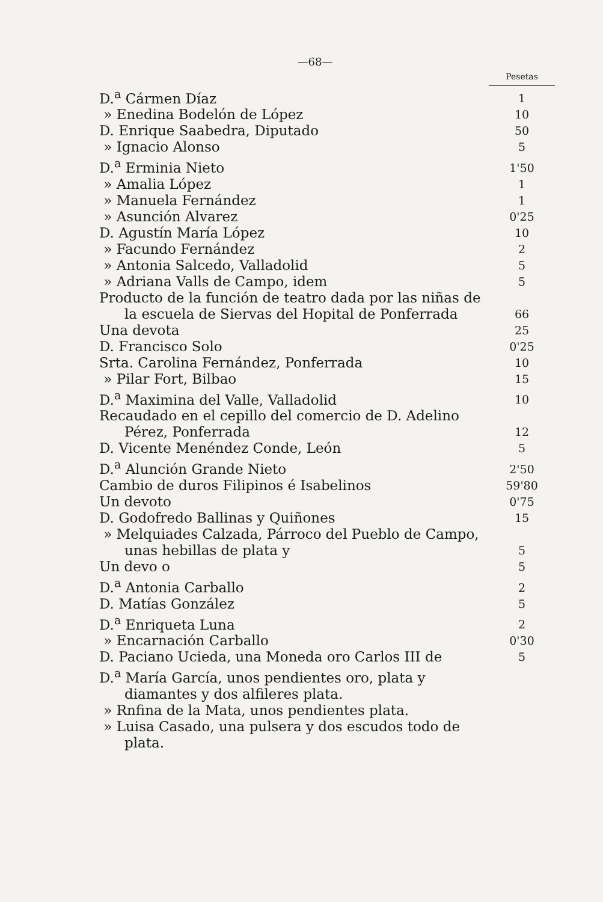—68—
| | Pesetas |
| D.<sup>a</sup> Cármen Díaz | 1 |
| » Enedina Bodelón de López | 10 |
| D. Enrique Saabedra, Diputado | 50 |
| » Ignacio Alonso | 5 |
| D.<sup>a</sup> Erminia Nieto | 1'50 |
| » Amalia López | 1 |
| » Manuela Fernández | 1 |
| » Asunción Alvarez | 0'25 |
| D. Agustín María López | 10 |
| » Facundo Fernández | 2 |
| » Antonia Salcedo, Valladolid | 5 |
| » Adriana Valls de Campo, idem | 5 |
| Producto de la función de teatro dada por las niñas de la escuela de Siervas del Hopital de Ponferrada | 66 |
| Una devota | 25 |
| D. Francisco Solo | 0'25 |
| Srta. Carolina Fernández, Ponferrada | 10 |
| » Pilar Fort, Bilbao | 15 |
| D.<sup>a</sup> Maximina del Valle, Valladolid | 10 |
| Recaudado en el cepillo del comercio de D. Adelino Pérez, Ponferrada | 12 |
| D. Vicente Menéndez Conde, León | 5 |
| D.<sup>a</sup> Alunción Grande Nieto | 2'50 |
| Cambio de duros Filipinos é Isabelinos | 59'80 |
| Un devoto | 0'75 |
| D. Godofredo Ballinas y Quiñones | 15 |
| » Melquiades Calzada, Párroco del Pueblo de Campo, unas hebillas de plata y | 5 |
| Un devo o | 5 |
| D.<sup>a</sup> Antonia Carballo | 2 |
| D. Matías González | 5 |
| D.<sup>a</sup> Enriqueta Luna | 2 |
| » Encarnación Carballo | 0'30 |
| D. Paciano Ucieda, una Moneda oro Carlos III de | 5 |
| D.<sup>a</sup> María García, unos pendientes oro, plata y diamantes y dos alfileres plata. | |
| » Rnfina de la Mata, unos pendientes plata. | |
| » Luisa Casado, una pulsera y dos escudos todo de plata. | |